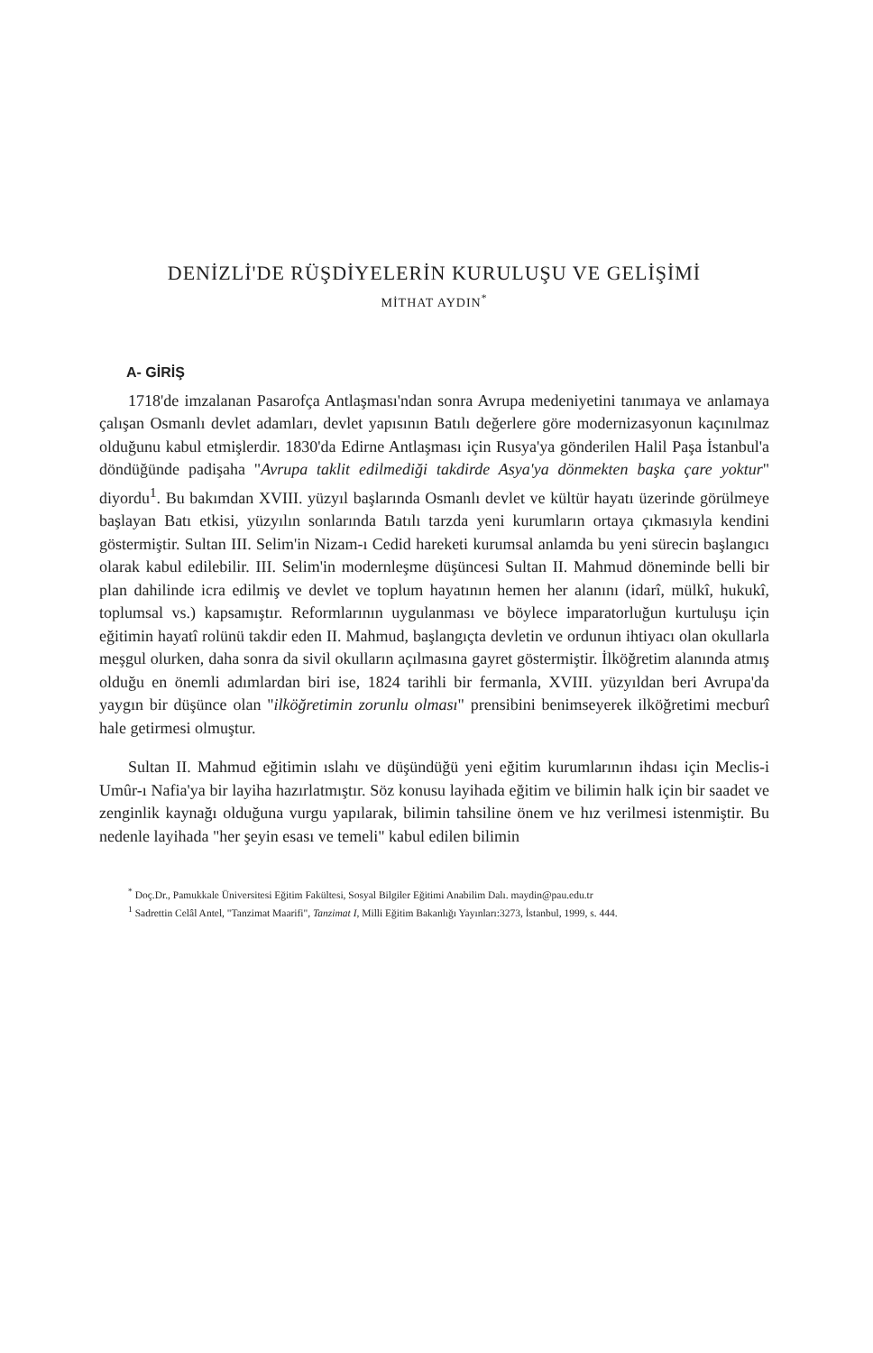DENİZLİ'DE RÜŞDİYELERİN KURULUŞU VE GELİŞİMİ
MİTHAT AYDIN<sup>*</sup>
A- GİRİŞ
1718'de imzalanan Pasarofça Antlaşması'ndan sonra Avrupa medeniyetini tanımaya ve anlamaya çalışan Osmanlı devlet adamları, devlet yapısının Batılı değerlere göre modernizasyonun kaçınılmaz olduğunu kabul etmişlerdir. 1830'da Edirne Antlaşması için Rusya'ya gönderilen Halil Paşa İstanbul'a döndüğünde padişaha "Avrupa taklit edilmediği takdirde Asya'ya dönmekten başka çare yoktur" diyordu<sup>1</sup>. Bu bakımdan XVIII. yüzyıl başlarında Osmanlı devlet ve kültür hayatı üzerinde görülmeye başlayan Batı etkisi, yüzyılın sonlarında Batılı tarzda yeni kurumların ortaya çıkmasıyla kendini göstermiştir. Sultan III. Selim'in Nizam-ı Cedid hareketi kurumsal anlamda bu yeni sürecin başlangıcı olarak kabul edilebilir. III. Selim'in modernleşme düşüncesi Sultan II. Mahmud döneminde belli bir plan dahilinde icra edilmiş ve devlet ve toplum hayatının hemen her alanını (idarî, mülkî, hukukî, toplumsal vs.) kapsamıştır. Reformlarının uygulanması ve böylece imparatorluğun kurtuluşu için eğitimin hayatî rolünü takdir eden II. Mahmud, başlangıçta devletin ve ordunun ihtiyacı olan okullarla meşgul olurken, daha sonra da sivil okulların açılmasına gayret göstermiştir. İlköğretim alanında atmış olduğu en önemli adımlardan biri ise, 1824 tarihli bir fermanla, XVIII. yüzyıldan beri Avrupa'da yaygın bir düşünce olan "ilköğretimin zorunlu olması" prensibini benimseyerek ilköğretimi mecburî hale getirmesi olmuştur.
Sultan II. Mahmud eğitimin ıslahı ve düşündüğü yeni eğitim kurumlarının ihdası için Meclis-i Umûr-ı Nafia'ya bir layiha hazırlatmıştır. Söz konusu layihada eğitim ve bilimin halk için bir saadet ve zenginlik kaynağı olduğuna vurgu yapılarak, bilimin tahsiline önem ve hız verilmesi istenmiştir. Bu nedenle layihada "her şeyin esası ve temeli" kabul edilen bilimin
<sup>*</sup> Doç.Dr., Pamukkale Üniversitesi Eğitim Fakültesi, Sosyal Bilgiler Eğitimi Anabilim Dalı. maydin@pau.edu.tr
<sup>1</sup> Sadrettin Celâl Antel, "Tanzimat Maarifi", Tanzimat I, Milli Eğitim Bakanlığı Yayınları:3273, İstanbul, 1999, s. 444.